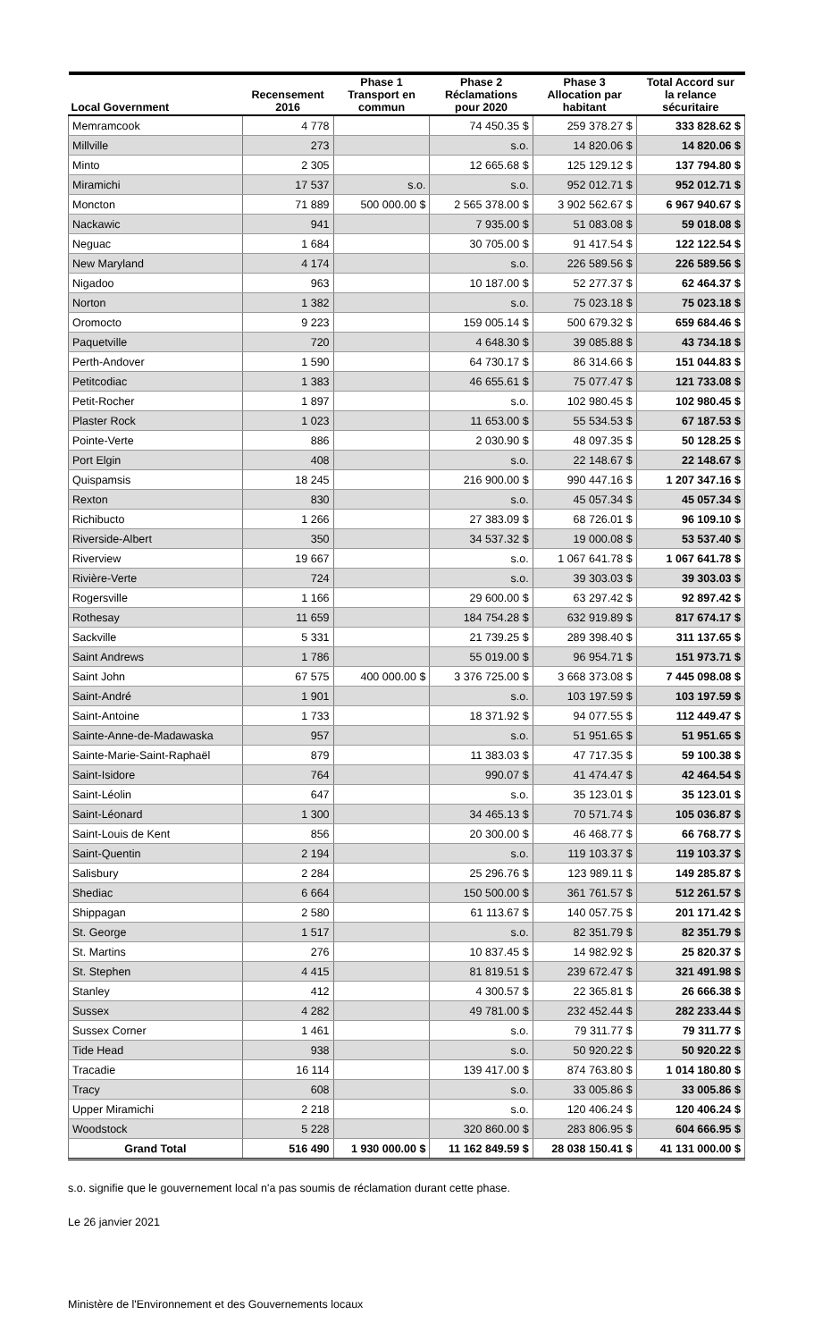| Local Government | Recensement 2016 | Phase 1 Transport en commun | Phase 2 Réclamations pour 2020 | Phase 3 Allocation par habitant | Total Accord sur la relance sécuritaire |
| --- | --- | --- | --- | --- | --- |
| Memramcook | 4 778 | | 74 450.35 $ | 259 378.27 $ | 333 828.62 $ |
| Millville | 273 | | s.o. | 14 820.06 $ | 14 820.06 $ |
| Minto | 2 305 | | 12 665.68 $ | 125 129.12 $ | 137 794.80 $ |
| Miramichi | 17 537 | s.o. | s.o. | 952 012.71 $ | 952 012.71 $ |
| Moncton | 71 889 | 500 000.00 $ | 2 565 378.00 $ | 3 902 562.67 $ | 6 967 940.67 $ |
| Nackawic | 941 | | 7 935.00 $ | 51 083.08 $ | 59 018.08 $ |
| Neguac | 1 684 | | 30 705.00 $ | 91 417.54 $ | 122 122.54 $ |
| New Maryland | 4 174 | | s.o. | 226 589.56 $ | 226 589.56 $ |
| Nigadoo | 963 | | 10 187.00 $ | 52 277.37 $ | 62 464.37 $ |
| Norton | 1 382 | | s.o. | 75 023.18 $ | 75 023.18 $ |
| Oromocto | 9 223 | | 159 005.14 $ | 500 679.32 $ | 659 684.46 $ |
| Paquetville | 720 | | 4 648.30 $ | 39 085.88 $ | 43 734.18 $ |
| Perth-Andover | 1 590 | | 64 730.17 $ | 86 314.66 $ | 151 044.83 $ |
| Petitcodiac | 1 383 | | 46 655.61 $ | 75 077.47 $ | 121 733.08 $ |
| Petit-Rocher | 1 897 | | s.o. | 102 980.45 $ | 102 980.45 $ |
| Plaster Rock | 1 023 | | 11 653.00 $ | 55 534.53 $ | 67 187.53 $ |
| Pointe-Verte | 886 | | 2 030.90 $ | 48 097.35 $ | 50 128.25 $ |
| Port Elgin | 408 | | s.o. | 22 148.67 $ | 22 148.67 $ |
| Quispamsis | 18 245 | | 216 900.00 $ | 990 447.16 $ | 1 207 347.16 $ |
| Rexton | 830 | | s.o. | 45 057.34 $ | 45 057.34 $ |
| Richibucto | 1 266 | | 27 383.09 $ | 68 726.01 $ | 96 109.10 $ |
| Riverside-Albert | 350 | | 34 537.32 $ | 19 000.08 $ | 53 537.40 $ |
| Riverview | 19 667 | | s.o. | 1 067 641.78 $ | 1 067 641.78 $ |
| Rivière-Verte | 724 | | s.o. | 39 303.03 $ | 39 303.03 $ |
| Rogersville | 1 166 | | 29 600.00 $ | 63 297.42 $ | 92 897.42 $ |
| Rothesay | 11 659 | | 184 754.28 $ | 632 919.89 $ | 817 674.17 $ |
| Sackville | 5 331 | | 21 739.25 $ | 289 398.40 $ | 311 137.65 $ |
| Saint Andrews | 1 786 | | 55 019.00 $ | 96 954.71 $ | 151 973.71 $ |
| Saint John | 67 575 | 400 000.00 $ | 3 376 725.00 $ | 3 668 373.08 $ | 7 445 098.08 $ |
| Saint-André | 1 901 | | s.o. | 103 197.59 $ | 103 197.59 $ |
| Saint-Antoine | 1 733 | | 18 371.92 $ | 94 077.55 $ | 112 449.47 $ |
| Sainte-Anne-de-Madawaska | 957 | | s.o. | 51 951.65 $ | 51 951.65 $ |
| Sainte-Marie-Saint-Raphaël | 879 | | 11 383.03 $ | 47 717.35 $ | 59 100.38 $ |
| Saint-Isidore | 764 | | 990.07 $ | 41 474.47 $ | 42 464.54 $ |
| Saint-Léolin | 647 | | s.o. | 35 123.01 $ | 35 123.01 $ |
| Saint-Léonard | 1 300 | | 34 465.13 $ | 70 571.74 $ | 105 036.87 $ |
| Saint-Louis de Kent | 856 | | 20 300.00 $ | 46 468.77 $ | 66 768.77 $ |
| Saint-Quentin | 2 194 | | s.o. | 119 103.37 $ | 119 103.37 $ |
| Salisbury | 2 284 | | 25 296.76 $ | 123 989.11 $ | 149 285.87 $ |
| Shediac | 6 664 | | 150 500.00 $ | 361 761.57 $ | 512 261.57 $ |
| Shippagan | 2 580 | | 61 113.67 $ | 140 057.75 $ | 201 171.42 $ |
| St. George | 1 517 | | s.o. | 82 351.79 $ | 82 351.79 $ |
| St. Martins | 276 | | 10 837.45 $ | 14 982.92 $ | 25 820.37 $ |
| St. Stephen | 4 415 | | 81 819.51 $ | 239 672.47 $ | 321 491.98 $ |
| Stanley | 412 | | 4 300.57 $ | 22 365.81 $ | 26 666.38 $ |
| Sussex | 4 282 | | 49 781.00 $ | 232 452.44 $ | 282 233.44 $ |
| Sussex Corner | 1 461 | | s.o. | 79 311.77 $ | 79 311.77 $ |
| Tide Head | 938 | | s.o. | 50 920.22 $ | 50 920.22 $ |
| Tracadie | 16 114 | | 139 417.00 $ | 874 763.80 $ | 1 014 180.80 $ |
| Tracy | 608 | | s.o. | 33 005.86 $ | 33 005.86 $ |
| Upper Miramichi | 2 218 | | s.o. | 120 406.24 $ | 120 406.24 $ |
| Woodstock | 5 228 | | 320 860.00 $ | 283 806.95 $ | 604 666.95 $ |
| Grand Total | 516 490 | 1 930 000.00 $ | 11 162 849.59 $ | 28 038 150.41 $ | 41 131 000.00 $ |
s.o. signifie que le gouvernement local n'a pas soumis de réclamation durant cette phase.
Le 26 janvier 2021
Ministère de l'Environnement et des Gouvernements locaux